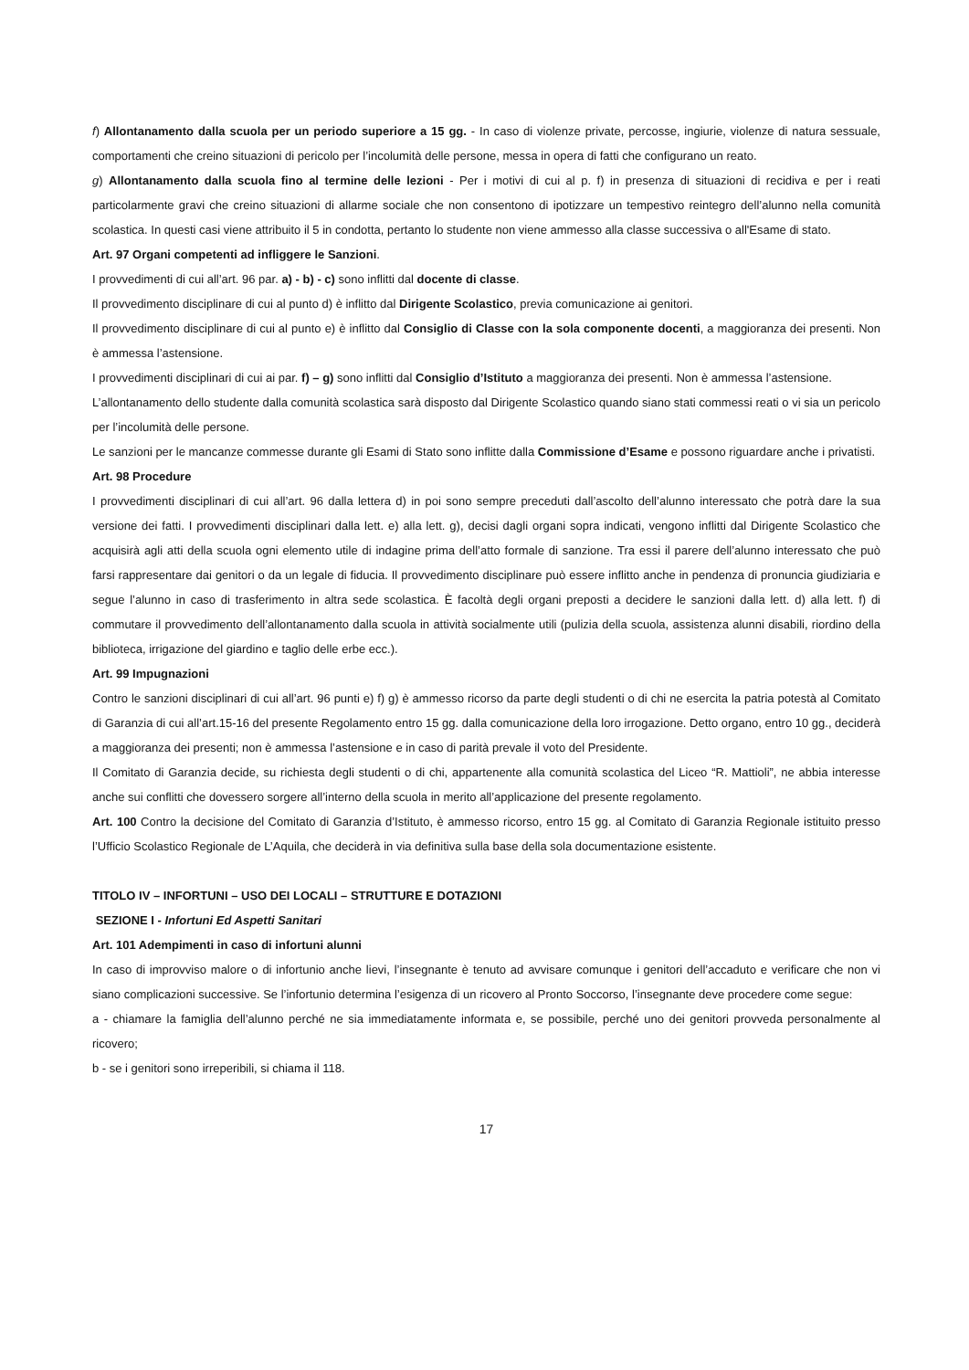f) Allontanamento dalla scuola per un periodo superiore a 15 gg. - In caso di violenze private, percosse, ingiurie, violenze di natura sessuale, comportamenti che creino situazioni di pericolo per l’incolumità delle persone, messa in opera di fatti che configurano un reato.
g) Allontanamento dalla scuola fino al termine delle lezioni - Per i motivi di cui al p. f) in presenza di situazioni di recidiva e per i reati particolarmente gravi che creino situazioni di allarme sociale che non consentono di ipotizzare un tempestivo reintegro dell’alunno nella comunità scolastica. In questi casi viene attribuito il 5 in condotta, pertanto lo studente non viene ammesso alla classe successiva o all'Esame di stato.
Art. 97 Organi competenti ad infliggere le Sanzioni.
I provvedimenti di cui all’art. 96 par. a) - b) - c) sono inflitti dal docente di classe.
Il provvedimento disciplinare di cui al punto d) è inflitto dal Dirigente Scolastico, previa comunicazione ai genitori.
Il provvedimento disciplinare di cui al punto e) è inflitto dal Consiglio di Classe con la sola componente docenti, a maggioranza dei presenti. Non è ammessa l’astensione.
I provvedimenti disciplinari di cui ai par. f) – g) sono inflitti dal Consiglio d’Istituto a maggioranza dei presenti. Non è ammessa l’astensione.
L’allontanamento dello studente dalla comunità scolastica sarà disposto dal Dirigente Scolastico quando siano stati commessi reati o vi sia un pericolo per l’incolumità delle persone.
Le sanzioni per le mancanze commesse durante gli Esami di Stato sono inflitte dalla Commissione d’Esame e possono riguardare anche i privatisti.
Art. 98 Procedure
I provvedimenti disciplinari di cui all’art. 96 dalla lettera d) in poi sono sempre preceduti dall’ascolto dell’alunno interessato che potrà dare la sua versione dei fatti. I provvedimenti disciplinari dalla lett. e) alla lett. g), decisi dagli organi sopra indicati, vengono inflitti dal Dirigente Scolastico che acquisirà agli atti della scuola ogni elemento utile di indagine prima dell’atto formale di sanzione. Tra essi il parere dell’alunno interessato che può farsi rappresentare dai genitori o da un legale di fiducia. Il provvedimento disciplinare può essere inflitto anche in pendenza di pronuncia giudiziaria e segue l’alunno in caso di trasferimento in altra sede scolastica. È facoltà degli organi preposti a decidere le sanzioni dalla lett. d) alla lett. f) di commutare il provvedimento dell’allontanamento dalla scuola in attività socialmente utili (pulizia della scuola, assistenza alunni disabili, riordino della biblioteca, irrigazione del giardino e taglio delle erbe ecc.).
Art. 99 Impugnazioni
Contro le sanzioni disciplinari di cui all’art. 96 punti e) f) g) è ammesso ricorso da parte degli studenti o di chi ne esercita la patria potestà al Comitato di Garanzia di cui all’art.15-16 del presente Regolamento entro 15 gg. dalla comunicazione della loro irrogazione. Detto organo, entro 10 gg., deciderà a maggioranza dei presenti; non è ammessa l’astensione e in caso di parità prevale il voto del Presidente.
Il Comitato di Garanzia decide, su richiesta degli studenti o di chi, appartenente alla comunità scolastica del Liceo “R. Mattioli”, ne abbia interesse anche sui conflitti che dovessero sorgere all’interno della scuola in merito all’applicazione del presente regolamento.
Art. 100 Contro la decisione del Comitato di Garanzia d’Istituto, è ammesso ricorso, entro 15 gg. al Comitato di Garanzia Regionale istituito presso l’Ufficio Scolastico Regionale de L’Aquila, che deciderà in via definitiva sulla base della sola documentazione esistente.
TITOLO IV – INFORTUNI – USO DEI LOCALI – STRUTTURE E DOTAZIONI
SEZIONE I - Infortuni Ed Aspetti Sanitari
Art. 101 Adempimenti in caso di infortuni alunni
In caso di improvviso malore o di infortunio anche lievi, l’insegnante è tenuto ad avvisare comunque i genitori dell’accaduto e verificare che non vi siano complicazioni successive. Se l’infortunio determina l’esigenza di un ricovero al Pronto Soccorso, l’insegnante deve procedere come segue:
a - chiamare la famiglia dell’alunno perché ne sia immediatamente informata e, se possibile, perché uno dei genitori provveda personalmente al ricovero;
b - se i genitori sono irreperibili, si chiama il 118.
17